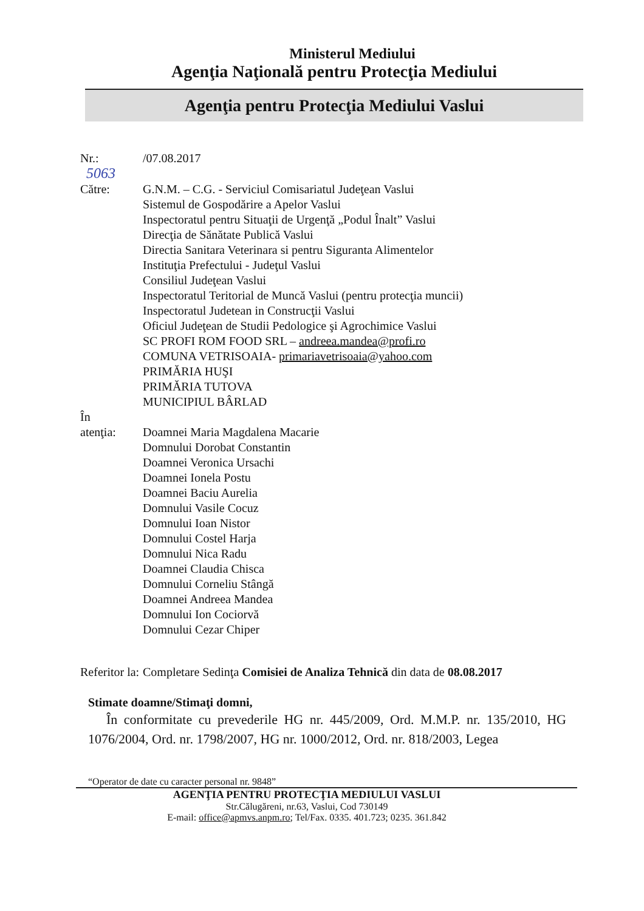Ministerul Mediului
Agenţia Naţională pentru Protecţia Mediului
Agenţia pentru Protecţia Mediului Vaslui
Nr.: 5063
/07.08.2017
Către: G.N.M. – C.G. - Serviciul Comisariatul Judeţean Vaslui
Sistemul de Gospodărire a Apelor Vaslui
Inspectoratul pentru Situaţii de Urgenţă „Podul Înalt” Vaslui
Direcţia de Sănătate Publică Vaslui
Directia Sanitara Veterinara si pentru Siguranta Alimentelor
Instituţia Prefectului - Judeţul Vaslui
Consiliul Judeţean Vaslui
Inspectoratul Teritorial de Muncă Vaslui (pentru protecţia muncii)
Inspectoratul Judetean in Construcţii Vaslui
Oficiul Judeţean de Studii Pedologice şi Agrochimice Vaslui
SC PROFI ROM FOOD SRL – andreea.mandea@profi.ro
COMUNA VETRISOAIA- primariavetrisoaia@yahoo.com
PRIMĂRIA HUŞI
PRIMĂRIA TUTOVA
MUNICIPIUL BÂRLAD
În
atenţia:
Doamnei Maria Magdalena Macarie
Domnului Dorobat Constantin
Doamnei Veronica Ursachi
Doamnei Ionela Postu
Doamnei Baciu Aurelia
Domnului Vasile Cocuz
Domnului Ioan Nistor
Domnului Costel Harja
Domnului Nica Radu
Doamnei Claudia Chisca
Domnului Corneliu Stângă
Doamnei Andreea Mandea
Domnului Ion Cociorvă
Domnului Cezar Chiper
Referitor la:
Completare Sedinţa Comisiei de Analiza Tehnică din data de 08.08.2017
Stimate doamne/Stimaţi domni,
În conformitate cu prevederile HG nr. 445/2009, Ord. M.M.P. nr. 135/2010, HG 1076/2004, Ord. nr. 1798/2007, HG nr. 1000/2012, Ord. nr. 818/2003, Legea
“Operator de date cu caracter personal nr. 9848”
AGENŢIA PENTRU PROTECŢIA MEDIULUI VASLUI
Str.Călugăreni, nr.63, Vaslui, Cod 730149
E-mail: office@apmvs.anpm.ro; Tel/Fax. 0335. 401.723; 0235. 361.842